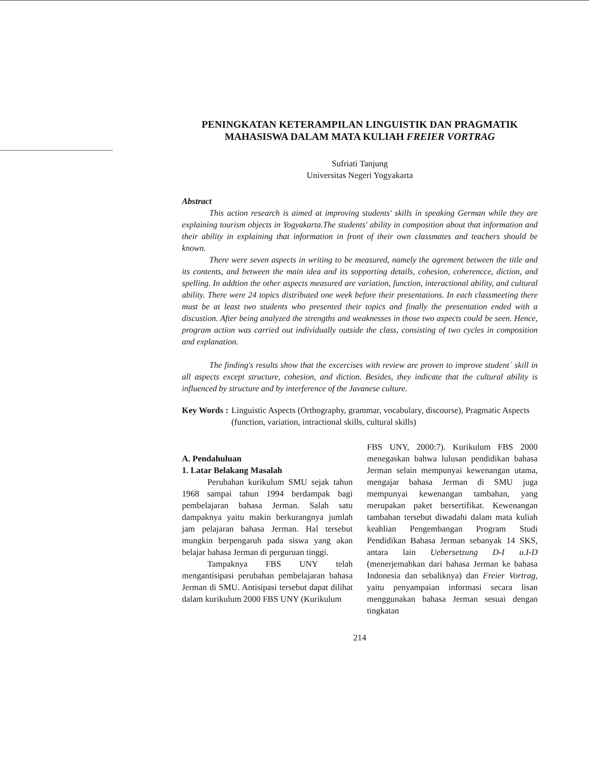PENINGKATAN KETERAMPILAN LINGUISTIK DAN PRAGMATIK MAHASISWA DALAM MATA KULIAH FREIER VORTRAG
Sufriati Tanjung
Universitas Negeri Yogyakarta
Abstract
This action research is aimed at improving students' skills in speaking German while they are explaining tourism objects in Yogyakarta.The students' ability in composition about that information and their ability in explaining that information in front of their own classmates and teachers should be known.
There were seven aspects in writing to be measured, namely the agrement between the title and its contents, and between the main idea and its sopporting details, cohesion, coherencce, diction, and spelling. In addtion the other aspects measured are variation, function, interactional ability, and cultural ability. There were 24 topics distributed one week before their presentations. In each classmeeting there must be at least two students who presented their topics and finally the presentation ended with a discustion. After being analyzed the strengths and weaknesses in those two aspects could be seen. Hence, program action was carried out individually outside the class, consisting of two cycles in composition and explanation.
The finding's results show that the excercises with review are proven to improve student` skill in all aspects except structure, cohesion, and diction. Besides, they indicate that the cultural ability is influenced by structure and by interference of the Javanese culture.
Key Words : Linguistic Aspects (Orthography, grammar, vocabulary, discourse), Pragmatic Aspects (function, variation, intractional skills, cultural skills)
A. Pendahuluan
1. Latar Belakang Masalah
Perubahan kurikulum SMU sejak tahun 1968 sampai tahun 1994 berdampak bagi pembelajaran bahasa Jerman. Salah satu dampaknya yaitu makin berkurangnya jumlah jam pelajaran bahasa Jerman. Hal tersebut mungkin berpengaruh pada siswa yang akan belajar bahasa Jerman di perguruan tinggi.
Tampaknya FBS UNY telah mengantisipasi perubahan pembelajaran bahasa Jerman di SMU. Antisipasi tersebut dapat dilihat dalam kurikulum 2000 FBS UNY (Kurikulum
FBS UNY, 2000:7). Kurikulum FBS 2000 menegaskan bahwa lulusan pendidikan bahasa Jerman selain mempunyai kewenangan utama, mengajar bahasa Jerman di SMU juga mempunyai kewenangan tambahan, yang merupakan paket bersertifikat. Kewenangan tambahan tersebut diwadahi dalam mata kuliah keahlian Pengembangan Program Studi Pendidikan Bahasa Jerman sebanyak 14 SKS, antara lain Uebersetzung D-I u.I-D (menerjemahkan dari bahasa Jerman ke bahasa Indonesia dan sebaliknya) dan Freier Vortrag, yaitu penyampaian informasi secara lisan menggunakan bahasa Jerman sesuai dengan tingkatan
214